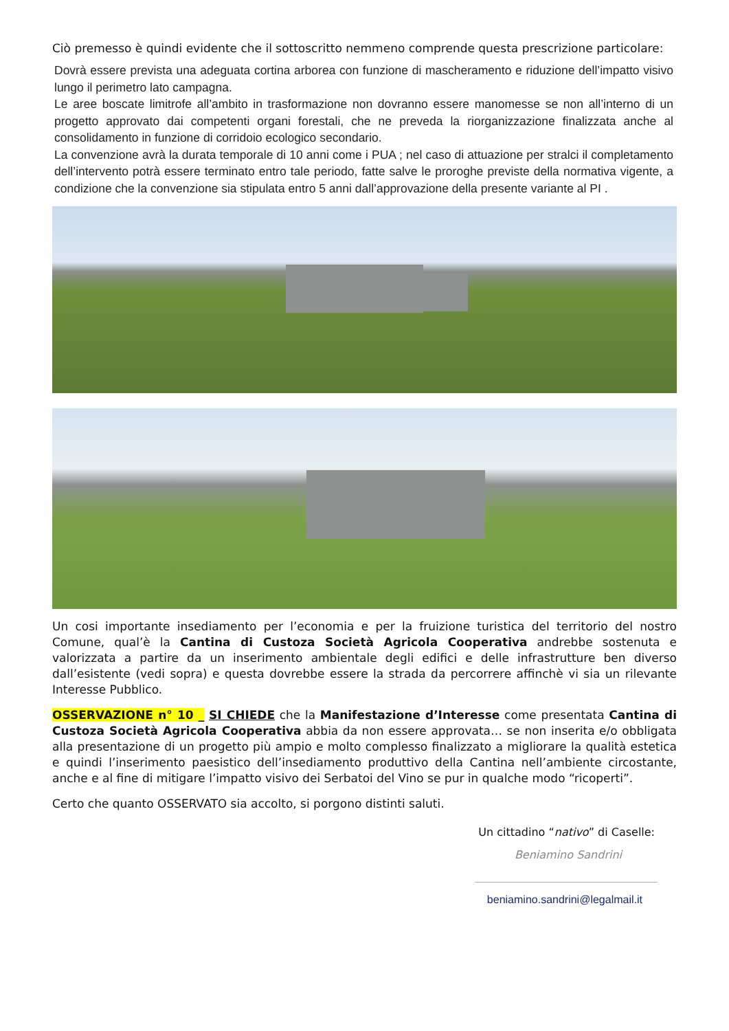Ciò premesso è quindi evidente che il sottoscritto nemmeno comprende questa prescrizione particolare:
Dovrà essere prevista una adeguata cortina arborea con funzione di mascheramento e riduzione dell’impatto visivo lungo il perimetro lato campagna.
Le aree boscate limitrofe all’ambito in trasformazione non dovranno essere manomesse se non all’interno di un progetto approvato dai competenti organi forestali, che ne preveda la riorganizzazione finalizzata anche al consolidamento in funzione di corridoio ecologico secondario.
La convenzione avrà la durata temporale di 10 anni come i PUA ; nel caso di attuazione per stralci il completamento dell’intervento potrà essere terminato entro tale periodo, fatte salve le proroghe previste della normativa vigente, a condizione che la convenzione sia stipulata entro 5 anni dall’approvazione della presente variante al PI .
Un cosi importante insediamento per l’economia e per la fruizione turistica del territorio del nostro Comune, qual’è la Cantina di Custoza Società Agricola Cooperativa andrebbe sostenuta e valorizzata a partire da un inserimento ambientale degli edifici e delle infrastrutture ben diverso dall’esistente (vedi sopra) e questa dovrebbe essere la strada da percorrere affinchè vi sia un rilevante Interesse Pubblico.
OSSERVAZIONE n° 10 _ SI CHIEDE che la Manifestazione d’Interesse come presentata Cantina di Custoza Società Agricola Cooperativa abbia da non essere approvata… se non inserita e/o obbligata alla presentazione di un progetto più ampio e molto complesso finalizzato a migliorare la qualità estetica e quindi l’inserimento paesistico dell’insediamento produttivo della Cantina nell’ambiente circostante, anche e al fine di mitigare l’impatto visivo dei Serbatoi del Vino se pur in qualche modo “ricoperti”.
Certo che quanto OSSERVATO sia accolto, si porgono distinti saluti.
Un cittadino “nativo” di Caselle:
Beniamino Sandrini
beniamino.sandrini@legalmail.it